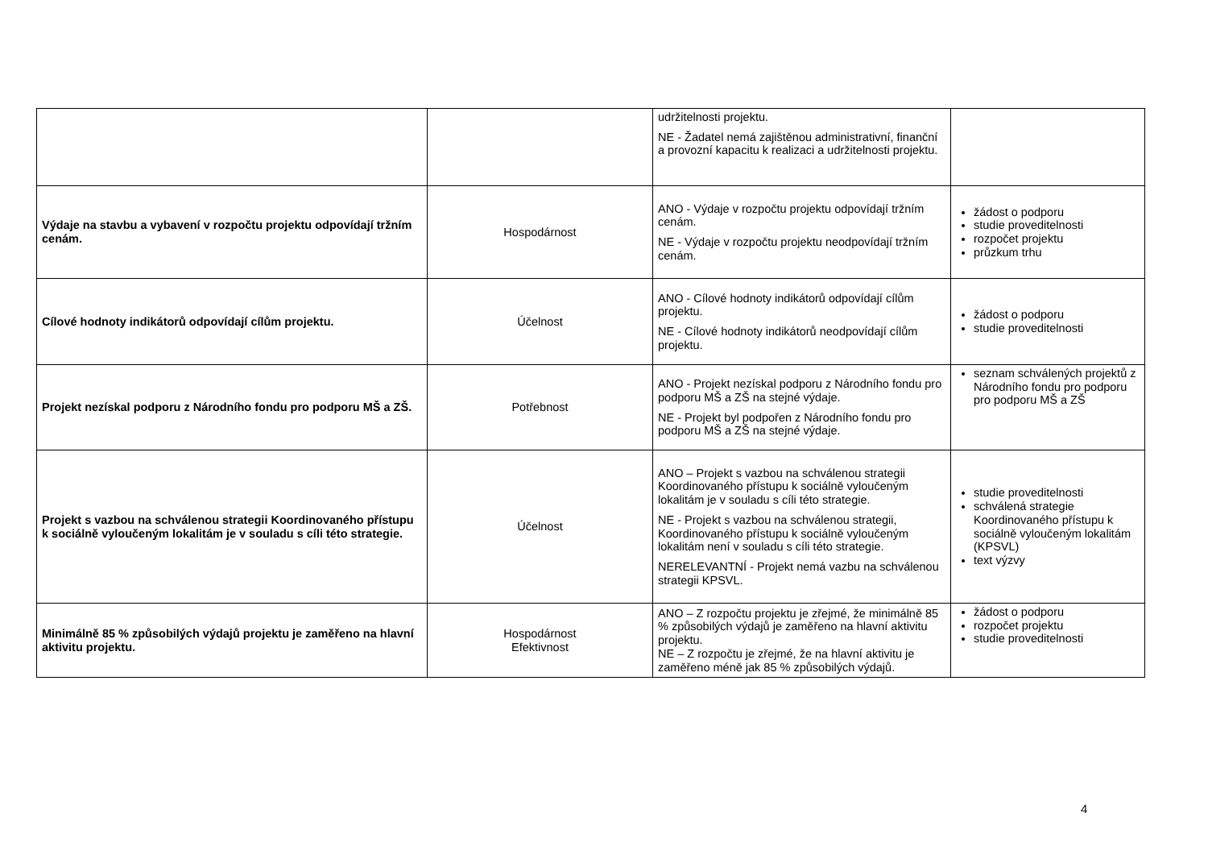| | | udržitelnosti projektu. NE - Žadatel nemá zajištěnou administrativní, finanční a provozní kapacitu k realizaci a udržitelnosti projektu. | |
| Výdaje na stavbu a vybavení v rozpočtu projektu odpovídají tržním cenám. | Hospodárnost | ANO - Výdaje v rozpočtu projektu odpovídají tržním cenám. NE - Výdaje v rozpočtu projektu neodpovídají tržním cenám. | žádost o podporu studie proveditelnosti rozpočet projektu průzkum trhu |
| Cílové hodnoty indikátorů odpovídají cílům projektu. | Účelnost | ANO - Cílové hodnoty indikátorů odpovídají cílům projektu. NE - Cílové hodnoty indikátorů neodpovídají cílům projektu. | žádost o podporu studie proveditelnosti |
| Projekt nezískal podporu z Národního fondu pro podporu MŠ a ZŠ. | Potřebnost | ANO - Projekt nezískal podporu z Národního fondu pro podporu MŠ a ZŠ na stejné výdaje. NE - Projekt byl podpořen z Národního fondu pro podporu MŠ a ZŠ na stejné výdaje. | seznam schválených projektů z Národního fondu pro podporu pro podporu MŠ a ZŠ |
| Projekt s vazbou na schválenou strategii Koordinovaného přístupu k sociálně vyloučeným lokalitám je v souladu s cíli této strategie. | Účelnost | ANO – Projekt s vazbou na schválenou strategii Koordinovaného přístupu k sociálně vyloučeným lokalitám je v souladu s cíli této strategie. NE - Projekt s vazbou na schválenou strategii, Koordinovaného přístupu k sociálně vyloučeným lokalitám není v souladu s cíli této strategie. NERELEVANTNÍ - Projekt nemá vazbu na schválenou strategii KPSVL. | studie proveditelnosti schválená strategie Koordinovaného přístupu k sociálně vyloučeným lokalitám (KPSVL) text výzvy |
| Minimálně 85 % způsobilých výdajů projektu je zaměřeno na hlavní aktivitu projektu. | Hospodárnost Efektivnost | ANO – Z rozpočtu projektu je zřejmé, že minimálně 85 % způsobilých výdajů je zaměřeno na hlavní aktivitu projektu. NE – Z rozpočtu je zřejmé, že na hlavní aktivitu je zaměřeno méně jak 85 % způsobilých výdajů. | žádost o podporu rozpočet projektu studie proveditelnosti |
4